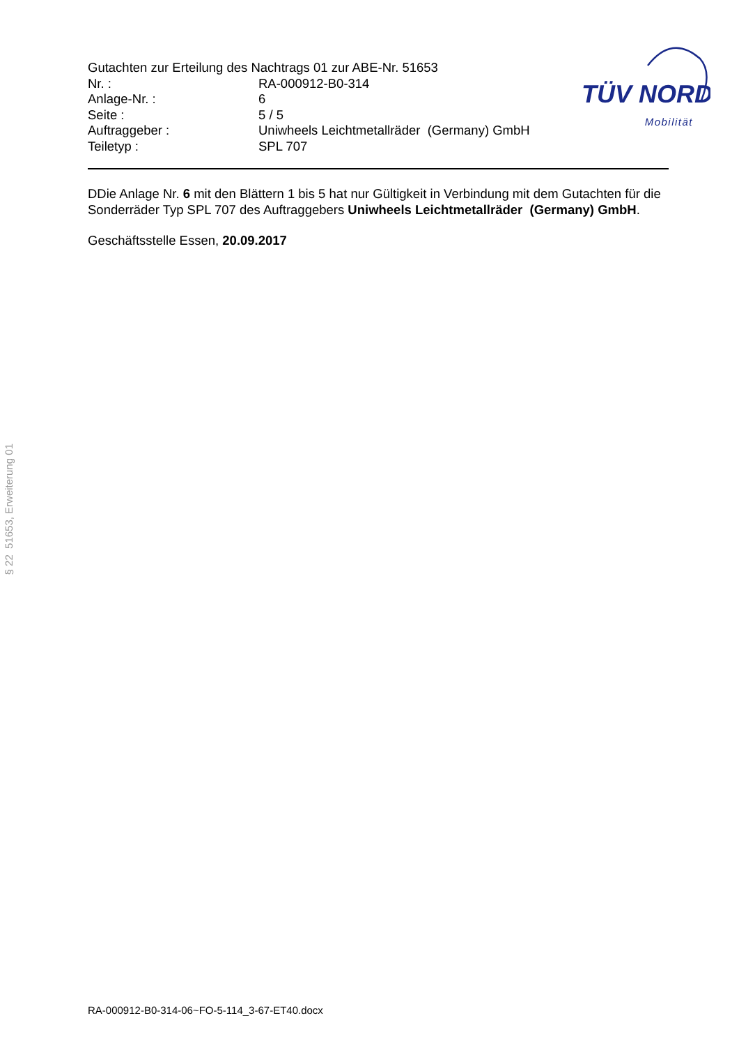Gutachten zur Erteilung des Nachtrags 01 zur ABE-Nr. 51653
| Nr. : | RA-000912-B0-314 |
| Anlage-Nr. : | 6 |
| Seite : | 5 / 5 |
| Auftraggeber : | Uniwheels Leichtmetallräder (Germany) GmbH |
| Teiletyp : | SPL 707 |
TÜV NORD
Mobilität
DDie Anlage Nr. 6 mit den Blättern 1 bis 5 hat nur Gültigkeit in Verbindung mit dem Gutachten für die Sonderräder Typ SPL 707 des Auftraggebers Uniwheels Leichtmetallräder (Germany) GmbH.
Geschäftsstelle Essen, 20.09.2017
RA-000912-B0-314-06~FO-5-114_3-67-ET40.docx
§ 22 51653, Erweiterung 01